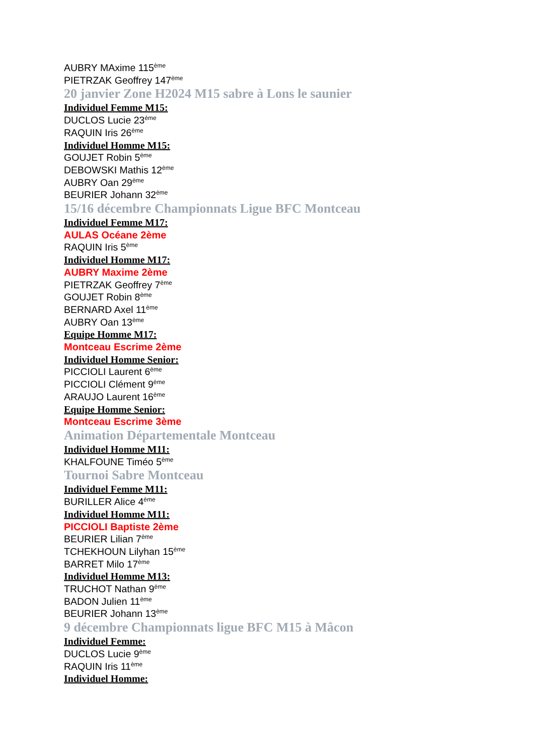AUBRY MAxime 115<sup>ème</sup>
PIETRZAK Geoffrey 147<sup>ème</sup>
20 janvier Zone H2024 M15 sabre à Lons le saunier
Individuel Femme M15:
DUCLOS Lucie 23<sup>ème</sup>
RAQUIN Iris 26<sup>ème</sup>
Individuel Homme M15:
GOUJET Robin 5<sup>ème</sup>
DEBOWSKI Mathis 12<sup>ème</sup>
AUBRY Oan 29<sup>ème</sup>
BEURIER Johann 32<sup>ème</sup>
15/16 décembre Championnats Ligue BFC Montceau
Individuel Femme M17:
AULAS Océane 2ème
RAQUIN Iris 5<sup>ème</sup>
Individuel Homme M17:
AUBRY Maxime 2ème
PIETRZAK Geoffrey 7<sup>ème</sup>
GOUJET Robin 8<sup>ème</sup>
BERNARD Axel 11<sup>ème</sup>
AUBRY Oan 13<sup>ème</sup>
Equipe Homme M17:
Montceau Escrime 2ème
Individuel Homme Senior:
PICCIOLI Laurent 6<sup>ème</sup>
PICCIOLI Clément 9<sup>ème</sup>
ARAUJO Laurent 16<sup>ème</sup>
Equipe Homme Senior:
Montceau Escrime 3ème
Animation Départementale Montceau
Individuel Homme M11:
KHALFOUNE Timéo 5<sup>ème</sup>
Tournoi Sabre Montceau
Individuel Femme M11:
BURILLER Alice 4<sup>ème</sup>
Individuel Homme M11:
PICCIOLI Baptiste 2ème
BEURIER Lilian 7<sup>ème</sup>
TCHEKHOUN Lilyhan 15<sup>ème</sup>
BARRET Milo 17<sup>ème</sup>
Individuel Homme M13:
TRUCHOT Nathan 9<sup>ème</sup>
BADON Julien 11<sup>ème</sup>
BEURIER Johann 13<sup>ème</sup>
9 décembre Championnats ligue BFC M15 à Mâcon
Individuel Femme:
DUCLOS Lucie 9<sup>ème</sup>
RAQUIN Iris 11<sup>ème</sup>
Individuel Homme: